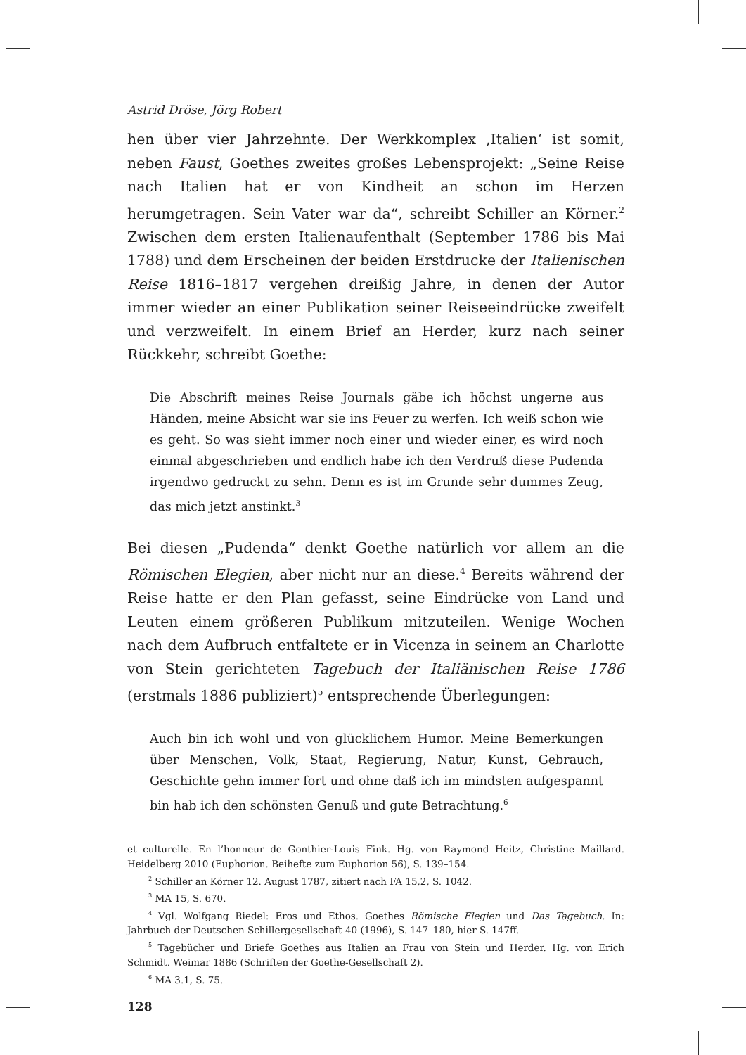Astrid Dröse, Jörg Robert
hen über vier Jahrzehnte. Der Werkkomplex ‚Italien‘ ist somit, neben Faust, Goethes zweites großes Lebensprojekt: „Seine Reise nach Italien hat er von Kindheit an schon im Herzen herumgetragen. Sein Vater war da“, schreibt Schiller an Körner.<sup>2</sup> Zwischen dem ersten Italienaufenthalt (September 1786 bis Mai 1788) und dem Erscheinen der beiden Erstdrucke der Italienischen Reise 1816–1817 vergehen dreißig Jahre, in denen der Autor immer wieder an einer Publikation seiner Reiseeindrücke zweifelt und verzweifelt. In einem Brief an Herder, kurz nach seiner Rückkehr, schreibt Goethe:
Die Abschrift meines Reise Journals gäbe ich höchst ungerne aus Händen, meine Absicht war sie ins Feuer zu werfen. Ich weiß schon wie es geht. So was sieht immer noch einer und wieder einer, es wird noch einmal abgeschrieben und endlich habe ich den Verdruß diese Pudenda irgendwo gedruckt zu sehn. Denn es ist im Grunde sehr dummes Zeug, das mich jetzt anstinkt.<sup>3</sup>
Bei diesen „Pudenda“ denkt Goethe natürlich vor allem an die Römischen Elegien, aber nicht nur an diese.<sup>4</sup> Bereits während der Reise hatte er den Plan gefasst, seine Eindrücke von Land und Leuten einem größeren Publikum mitzuteilen. Wenige Wochen nach dem Aufbruch entfaltete er in Vicenza in seinem an Charlotte von Stein gerichteten Tagebuch der Italiänischen Reise 1786 (erstmals 1886 publiziert)<sup>5</sup> entsprechende Überlegungen:
Auch bin ich wohl und von glücklichem Humor. Meine Bemerkungen über Menschen, Volk, Staat, Regierung, Natur, Kunst, Gebrauch, Geschichte gehn immer fort und ohne daß ich im mindsten aufgespannt bin hab ich den schönsten Genuß und gute Betrachtung.<sup>6</sup>
et culturelle. En l’honneur de Gonthier-Louis Fink. Hg. von Raymond Heitz, Christine Maillard. Heidelberg 2010 (Euphorion. Beihefte zum Euphorion 56), S. 139–154.
<sup>2</sup> Schiller an Körner 12. August 1787, zitiert nach FA 15,2, S. 1042.
<sup>3</sup> MA 15, S. 670.
<sup>4</sup> Vgl. Wolfgang Riedel: Eros und Ethos. Goethes Römische Elegien und Das Tagebuch. In: Jahrbuch der Deutschen Schillergesellschaft 40 (1996), S. 147–180, hier S. 147ff.
<sup>5</sup> Tagebücher und Briefe Goethes aus Italien an Frau von Stein und Herder. Hg. von Erich Schmidt. Weimar 1886 (Schriften der Goethe-Gesellschaft 2).
<sup>6</sup> MA 3.1, S. 75.
128